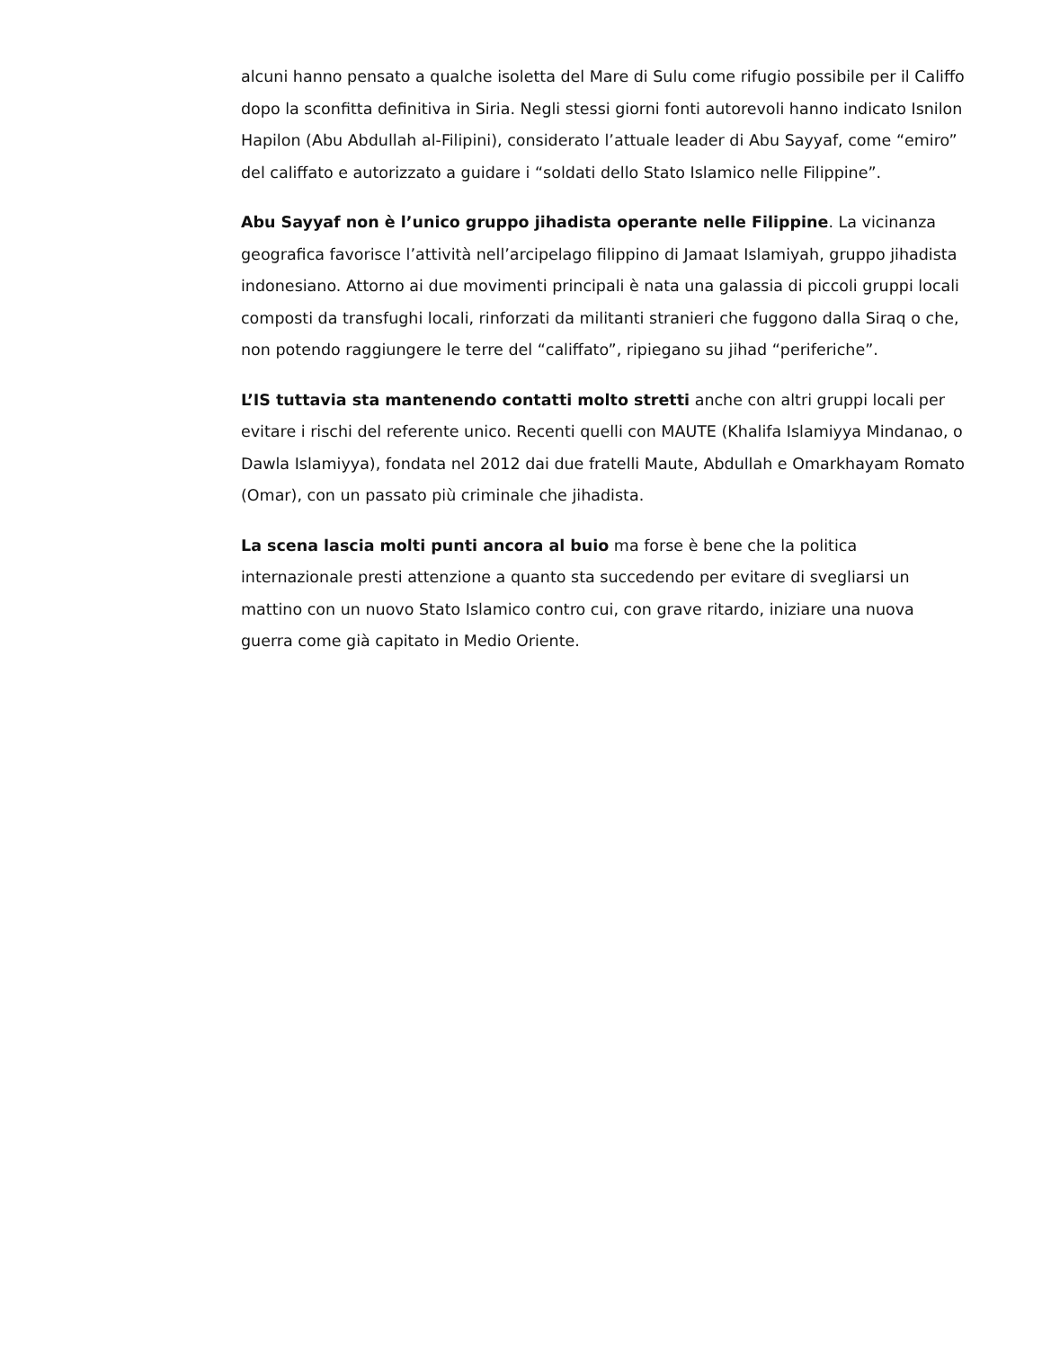alcuni hanno pensato a qualche isoletta del Mare di Sulu come rifugio possibile per il Califfo dopo la sconfitta definitiva in Siria. Negli stessi giorni fonti autorevoli hanno indicato Isnilon Hapilon (Abu Abdullah al-Filipini), considerato l’attuale leader di Abu Sayyaf, come “emiro” del califfato e autorizzato a guidare i “soldati dello Stato Islamico nelle Filippine”.
Abu Sayyaf non è l’unico gruppo jihadista operante nelle Filippine. La vicinanza geografica favorisce l’attività nell’arcipelago filippino di Jamaat Islamiyah, gruppo jihadista indonesiano. Attorno ai due movimenti principali è nata una galassia di piccoli gruppi locali composti da transfughi locali, rinforzati da militanti stranieri che fuggono dalla Siraq o che, non potendo raggiungere le terre del “califfato”, ripiegano su jihad “periferiche”.
L’IS tuttavia sta mantenendo contatti molto stretti anche con altri gruppi locali per evitare i rischi del referente unico. Recenti quelli con MAUTE (Khalifa Islamiyya Mindanao, o Dawla Islamiyya), fondata nel 2012 dai due fratelli Maute, Abdullah e Omarkhayam Romato (Omar), con un passato più criminale che jihadista.
La scena lascia molti punti ancora al buio ma forse è bene che la politica internazionale presti attenzione a quanto sta succedendo per evitare di svegliarsi un mattino con un nuovo Stato Islamico contro cui, con grave ritardo, iniziare una nuova guerra come già capitato in Medio Oriente.